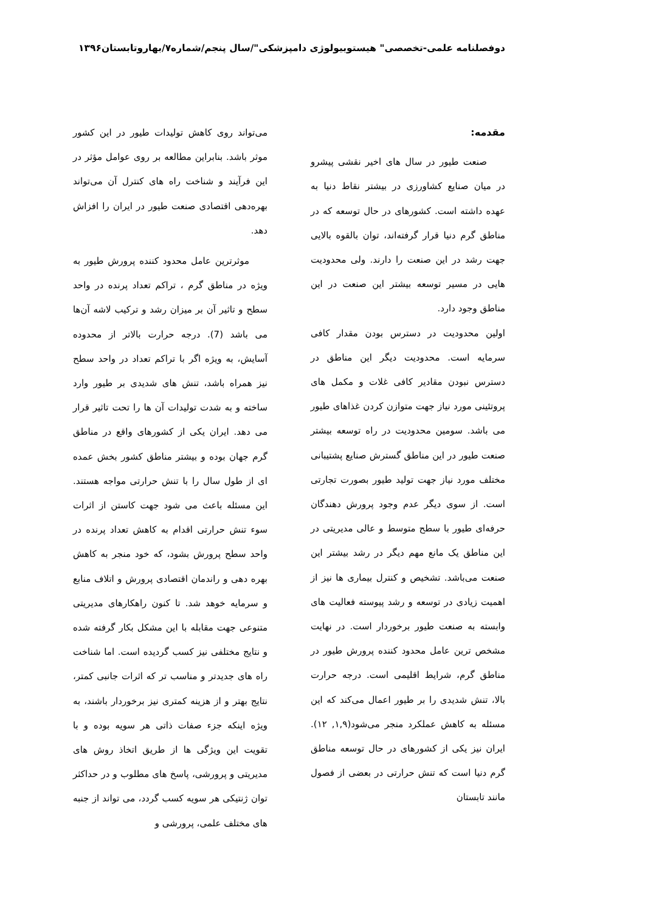دوفصلنامه علمی-تخصصی" هیستوبیولوژی دامپزشکی"/سال پنجم/شماره۷/بهاروتابستان۱۳۹۶
مقدمه:
صنعت طیور در سال های اخیر نقشی پیشرو در میان صنایع کشاورزی در بیشتر نقاط دنیا به عهده داشته است. کشورهای در حال توسعه که در مناطق گرم دنیا قرار گرفته‌اند، توان بالقوه بالایی جهت رشد در این صنعت را دارند. ولی محدودیت هایی در مسیر توسعه بیشتر این صنعت در این مناطق وجود دارد.
اولین محدودیت در دسترس بودن مقدار کافی سرمایه است. محدودیت دیگر این مناطق در دسترس نبودن مقادیر کافی غلات و مکمل های پروتئینی مورد نیاز جهت متوازن کردن غذاهای طیور می باشد. سومین محدودیت در راه توسعه بیشتر صنعت طیور در این مناطق گسترش صنایع پشتیبانی مختلف مورد نیاز جهت تولید طیور بصورت تجارتی است. از سوی دیگر عدم وجود پرورش دهندگان حرفه‌ای طیور با سطح متوسط و عالی مدیریتی در این مناطق یک مانع مهم دیگر در رشد بیشتر این صنعت می‌باشد. تشخیص و کنترل بیماری ها نیز از اهمیت زیادی در توسعه و رشد پیوسته فعالیت های وابسته به صنعت طیور برخوردار است. در نهایت مشخص ترین عامل محدود کننده پرورش طیور در مناطق گرم، شرایط اقلیمی است. درجه حرارت بالا، تنش شدیدی را بر طیور اعمال می‌کند که این مسئله به کاهش عملکرد منجر می‌شود(۱,۹, ۱۲). ایران نیز یکی از کشورهای در حال توسعه مناطق گرم دنیا است که تنش حرارتی در بعضی از فصول مانند تابستان
می‌تواند روی کاهش تولیدات طیور در این کشور موثر باشد. بنابراین مطالعه بر روی عوامل مؤثر در این فرآیند و شناخت راه های کنترل آن می‌تواند بهره‌دهی اقتصادی صنعت طیور در ایران را افزاش دهد.
موثرترین عامل محدود کننده پرورش طیور به ویژه در مناطق گرم ، تراکم تعداد پرنده در واحد سطح و تاثیر آن بر میزان رشد و ترکیب لاشه آن‌ها می باشد (7). درجه حرارت بالاتر از محدوده آسایش، به ویژه اگر با تراکم تعداد در واحد سطح نیز همراه باشد، تنش های شدیدی بر طیور وارد ساخته و به شدت تولیدات آن ها را تحت تاثیر قرار می دهد. ایران یکی از کشورهای واقع در مناطق گرم جهان بوده و بیشتر مناطق کشور بخش عمده ای از طول سال را با تنش حرارتی مواجه هستند. این مسئله باعث می شود جهت کاستن از اثرات سوء تنش حرارتی اقدام به کاهش تعداد پرنده در واحد سطح پرورش بشود، که خود منجر به کاهش بهره دهی و راندمان اقتصادی پرورش و اتلاف منابع و سرمایه خوهد شد. تا کنون راهکارهای مدیریتی متنوعی جهت مقابله با این مشکل بکار گرفته شده و نتایج مختلفی نیز کسب گردیده است. اما شناخت راه های جدیدتر و مناسب تر که اثرات جانبی کمتر، نتایج بهتر و از هزینه کمتری نیز برخوردار باشند، به ویژه اینکه جزء صفات ذاتی هر سویه بوده و با تقویت این ویژگی ها از طریق اتخاذ روش های مدیریتی و پرورشی، پاسخ های مطلوب و در حداکثر توان ژنتیکی هر سویه کسب گردد، می تواند از جنبه های مختلف علمی، پرورشی و